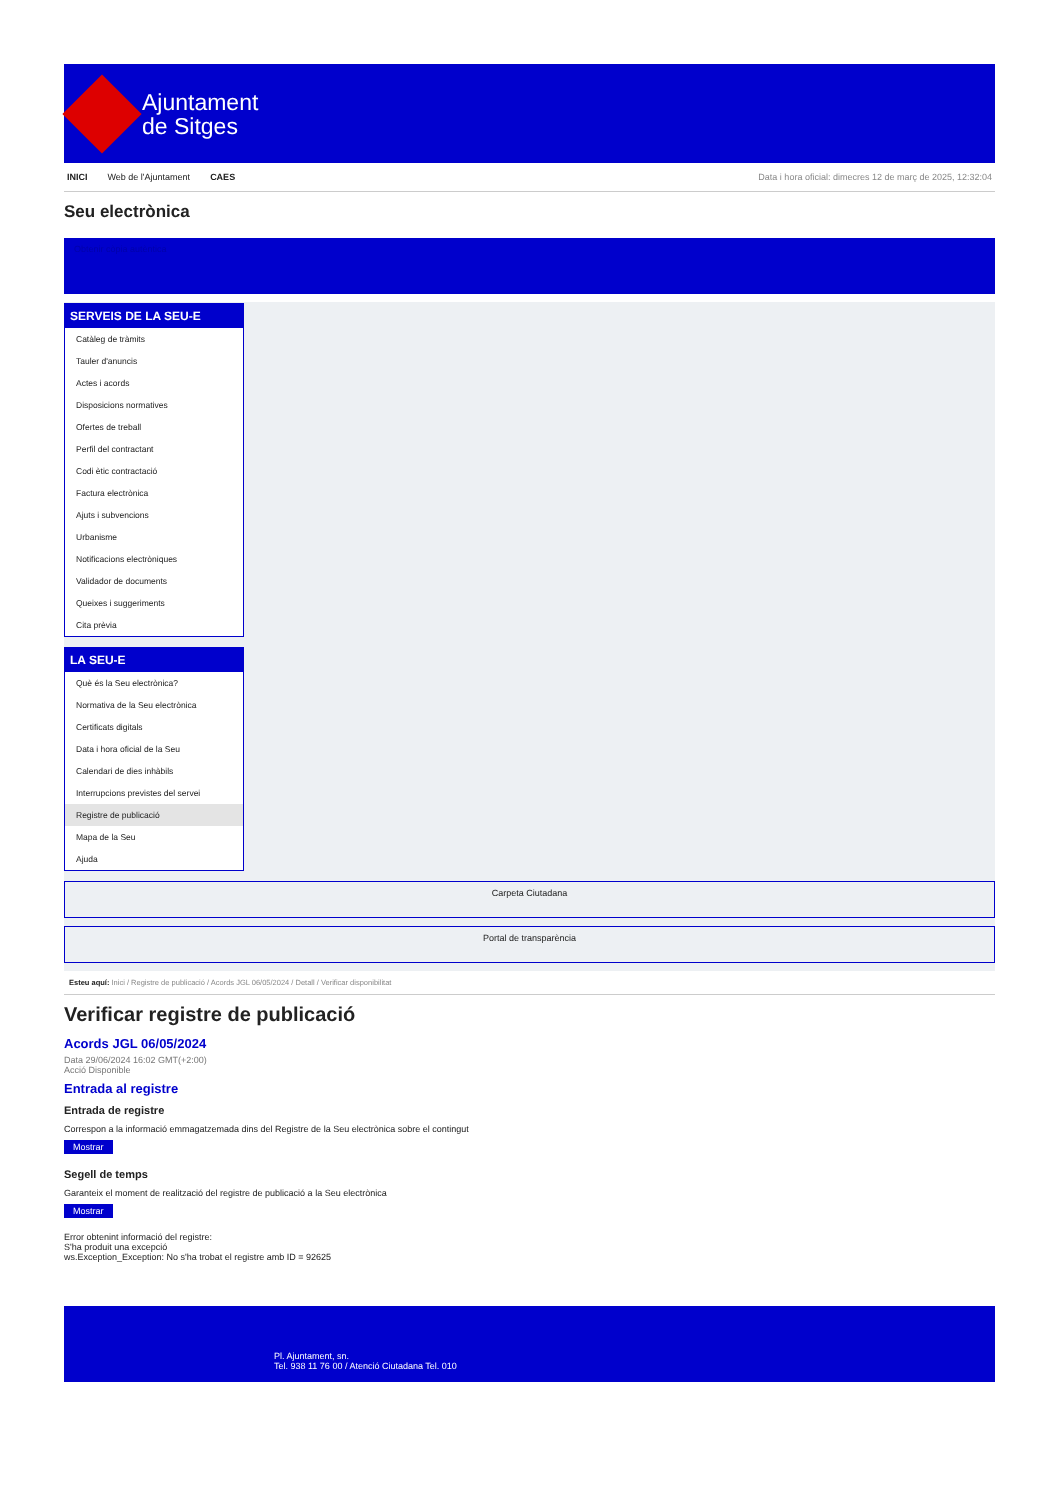Ajuntament
de Sitges
INICI Web de l'Ajuntament CAES Data i hora oficial: dimecres 12 de març de 2025, 12:32:04
Seu electrònica
Obtenir còpia autèntica
SERVEIS DE LA SEU-E
Catàleg de tràmits
Tauler d'anuncis
Actes i acords
Disposicions normatives
Ofertes de treball
Perfil del contractant
Codi ètic contractació
Factura electrònica
Ajuts i subvencions
Urbanisme
Notificacions electròniques
Validador de documents
Queixes i suggeriments
Cita prèvia
LA SEU-E
Què és la Seu electrònica?
Normativa de la Seu electrònica
Certificats digitals
Data i hora oficial de la Seu
Calendari de dies inhàbils
Interrupcions previstes del servei
Registre de publicació
Mapa de la Seu
Ajuda
Carpeta Ciutadana
Portal de transparència
Esteu aquí: Inici / Registre de publicació / Acords JGL 06/05/2024 / Detall / Verificar disponibilitat
Verificar registre de publicació
Acords JGL 06/05/2024
Data 29/06/2024 16:02 GMT(+2:00)
Acció Disponible
Entrada al registre
Entrada de registre
Correspon a la informació emmagatzemada dins del Registre de la Seu electrònica sobre el contingut
Mostrar
Segell de temps
Garanteix el moment de realització del registre de publicació a la Seu electrònica
Mostrar
Error obtenint informació del registre:
S'ha produit una excepció
ws.Exception_Exception: No s'ha trobat el registre amb ID = 92625
Pl. Ajuntament, sn.
Tel. 938 11 76 00 / Atenció Ciutadana Tel. 010